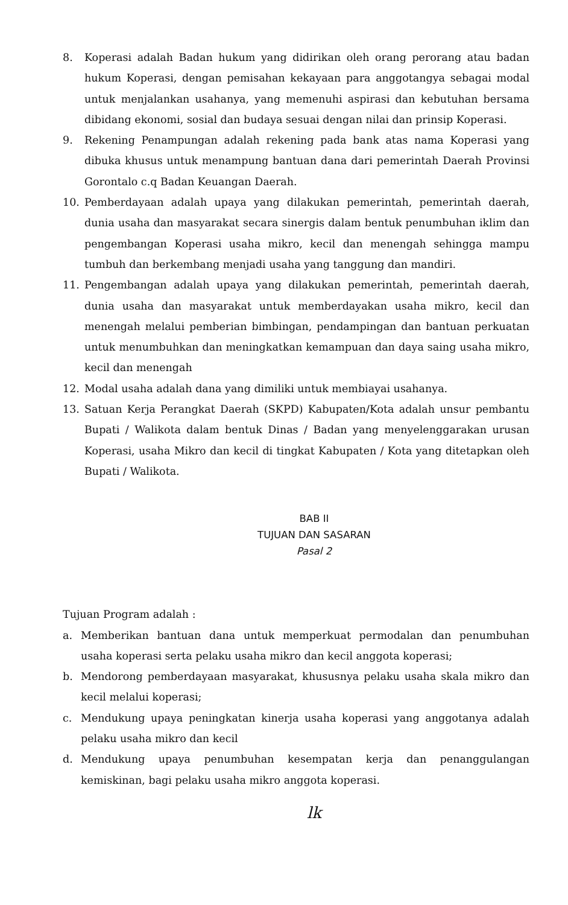8. Koperasi adalah Badan hukum yang didirikan oleh orang perorang atau badan hukum Koperasi, dengan pemisahan kekayaan para anggotangya sebagai modal untuk menjalankan usahanya, yang memenuhi aspirasi dan kebutuhan bersama dibidang ekonomi, sosial dan budaya sesuai dengan nilai dan prinsip Koperasi.
9. Rekening Penampungan adalah rekening pada bank atas nama Koperasi yang dibuka khusus untuk menampung bantuan dana dari pemerintah Daerah Provinsi Gorontalo c.q Badan Keuangan Daerah.
10. Pemberdayaan adalah upaya yang dilakukan pemerintah, pemerintah daerah, dunia usaha dan masyarakat secara sinergis dalam bentuk penumbuhan iklim dan pengembangan Koperasi usaha mikro, kecil dan menengah sehingga mampu tumbuh dan berkembang menjadi usaha yang tanggung dan mandiri.
11. Pengembangan adalah upaya yang dilakukan pemerintah, pemerintah daerah, dunia usaha dan masyarakat untuk memberdayakan usaha mikro, kecil dan menengah melalui pemberian bimbingan, pendampingan dan bantuan perkuatan untuk menumbuhkan dan meningkatkan kemampuan dan daya saing usaha mikro, kecil dan menengah
12. Modal usaha adalah dana yang dimiliki untuk membiayai usahanya.
13. Satuan Kerja Perangkat Daerah (SKPD) Kabupaten/Kota adalah unsur pembantu Bupati / Walikota dalam bentuk Dinas / Badan yang menyelenggarakan urusan Koperasi, usaha Mikro dan kecil di tingkat Kabupaten / Kota yang ditetapkan oleh Bupati / Walikota.
BAB II
TUJUAN DAN SASARAN
Pasal 2
Tujuan Program adalah :
a. Memberikan bantuan dana untuk memperkuat permodalan dan penumbuhan usaha koperasi serta pelaku usaha mikro dan kecil anggota koperasi;
b. Mendorong pemberdayaan masyarakat, khususnya pelaku usaha skala mikro dan kecil melalui koperasi;
c. Mendukung upaya peningkatan kinerja usaha koperasi yang anggotanya adalah pelaku usaha mikro dan kecil
d. Mendukung upaya penumbuhan kesempatan kerja dan penanggulangan kemiskinan, bagi pelaku usaha mikro anggota koperasi.
lk